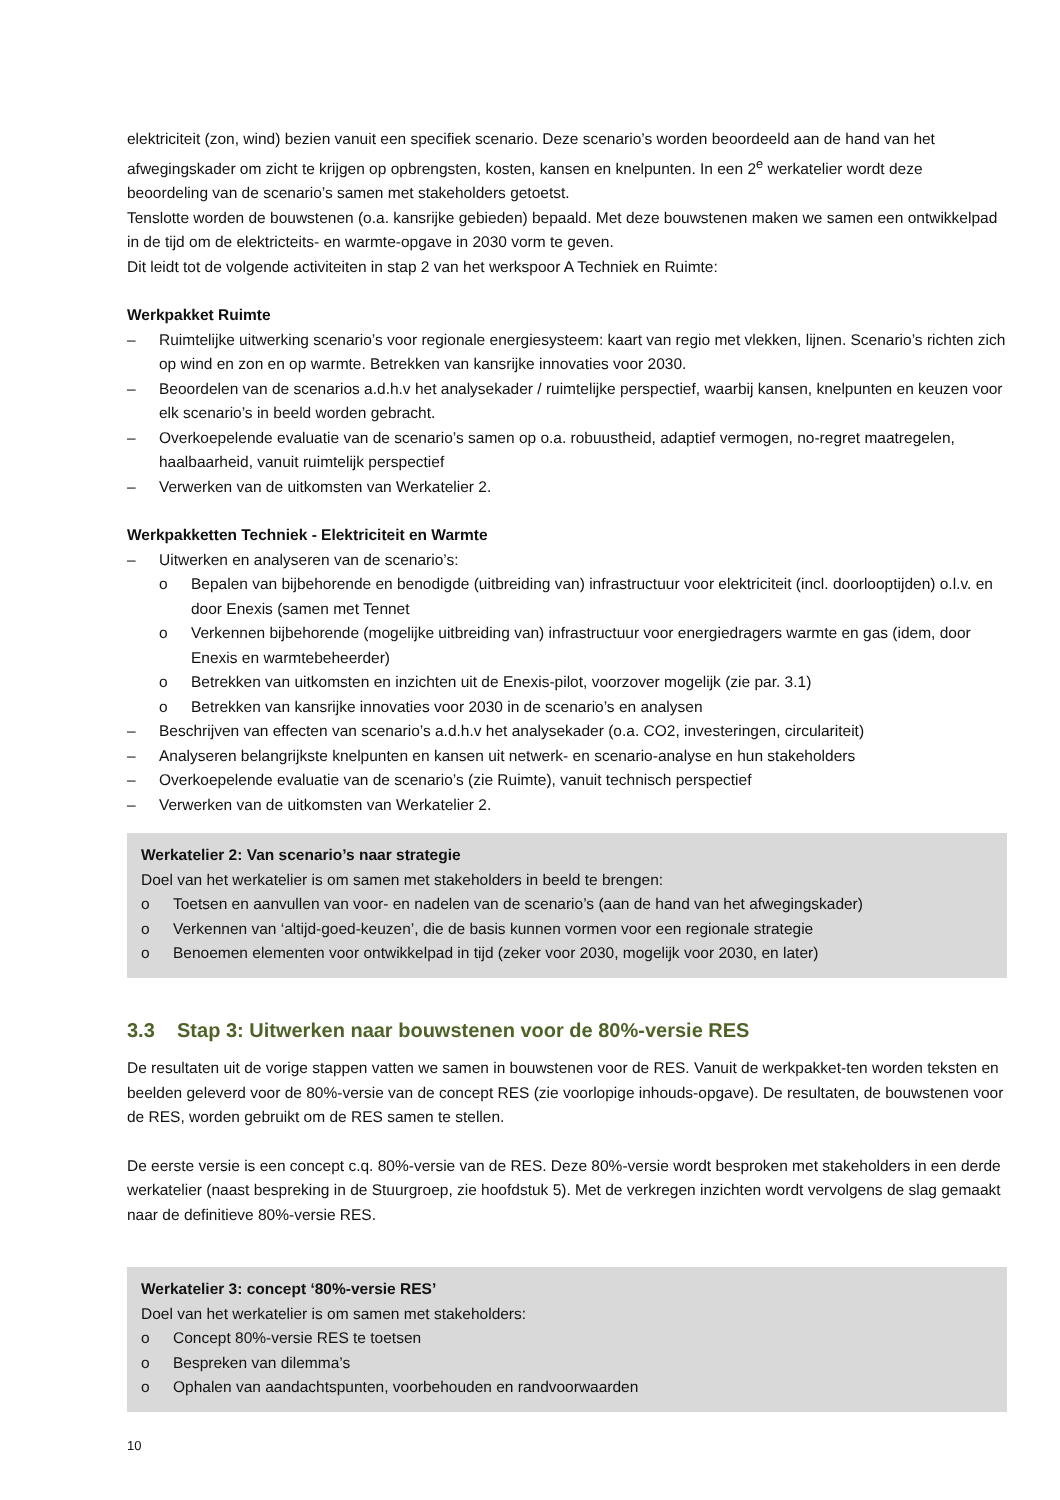elektriciteit (zon, wind) bezien vanuit een specifiek scenario. Deze scenario’s worden beoordeeld aan de hand van het afwegingskader om zicht te krijgen op opbrengsten, kosten, kansen en knelpunten. In een 2<sup>e</sup> werkatelier wordt deze beoordeling van de scenario’s samen met stakeholders getoetst.
Tenslotte worden de bouwstenen (o.a. kansrijke gebieden) bepaald. Met deze bouwstenen maken we samen een ontwikkelpad in de tijd om de elektricteits- en warmte-opgave in 2030 vorm te geven.
Dit leidt tot de volgende activiteiten in stap 2 van het werkspoor A Techniek en Ruimte:
Werkpakket Ruimte
– Ruimtelijke uitwerking scenario’s voor regionale energiesysteem: kaart van regio met vlekken, lijnen. Scenario’s richten zich op wind en zon en op warmte. Betrekken van kansrijke innovaties voor 2030.
– Beoordelen van de scenarios a.d.h.v het analysekader / ruimtelijke perspectief, waarbij kansen, knelpunten en keuzen voor elk scenario’s in beeld worden gebracht.
– Overkoepelende evaluatie van de scenario’s samen op o.a. robuustheid, adaptief vermogen, no-regret maatregelen, haalbaarheid, vanuit ruimtelijk perspectief
– Verwerken van de uitkomsten van Werkatelier 2.
Werkpakketten Techniek - Elektriciteit en Warmte
– Uitwerken en analyseren van de scenario’s:
o Bepalen van bijbehorende en benodigde (uitbreiding van) infrastructuur voor elektriciteit (incl. doorlooptijden) o.l.v. en door Enexis (samen met Tennet
o Verkennen bijbehorende (mogelijke uitbreiding van) infrastructuur voor energiedragers warmte en gas (idem, door Enexis en warmtebeheerder)
o Betrekken van uitkomsten en inzichten uit de Enexis-pilot, voorzover mogelijk (zie par. 3.1)
o Betrekken van kansrijke innovaties voor 2030 in de scenario’s en analysen
– Beschrijven van effecten van scenario’s a.d.h.v het analysekader (o.a. CO2, investeringen, circulariteit)
– Analyseren belangrijkste knelpunten en kansen uit netwerk- en scenario-analyse en hun stakeholders
– Overkoepelende evaluatie van de scenario’s (zie Ruimte), vanuit technisch perspectief
– Verwerken van de uitkomsten van Werkatelier 2.
Werkatelier 2: Van scenario’s naar strategie
Doel van het werkatelier is om samen met stakeholders in beeld te brengen:
o Toetsen en aanvullen van voor- en nadelen van de scenario’s (aan de hand van het afwegingskader)
o Verkennen van ‘altijd-goed-keuzen’, die de basis kunnen vormen voor een regionale strategie
o Benoemen elementen voor ontwikkelpad in tijd (zeker voor 2030, mogelijk voor 2030, en later)
3.3 Stap 3: Uitwerken naar bouwstenen voor de 80%-versie RES
De resultaten uit de vorige stappen vatten we samen in bouwstenen voor de RES. Vanuit de werkpakket-ten worden teksten en beelden geleverd voor de 80%-versie van de concept RES (zie voorlopige inhouds-opgave). De resultaten, de bouwstenen voor de RES, worden gebruikt om de RES samen te stellen.
De eerste versie is een concept c.q. 80%-versie van de RES. Deze 80%-versie wordt besproken met stakeholders in een derde werkatelier (naast bespreking in de Stuurgroep, zie hoofdstuk 5). Met de verkregen inzichten wordt vervolgens de slag gemaakt naar de definitieve 80%-versie RES.
Werkatelier 3: concept ‘80%-versie RES’
Doel van het werkatelier is om samen met stakeholders:
o Concept 80%-versie RES te toetsen
o Bespreken van dilemma’s
o Ophalen van aandachtspunten, voorbehouden en randvoorwaarden
10